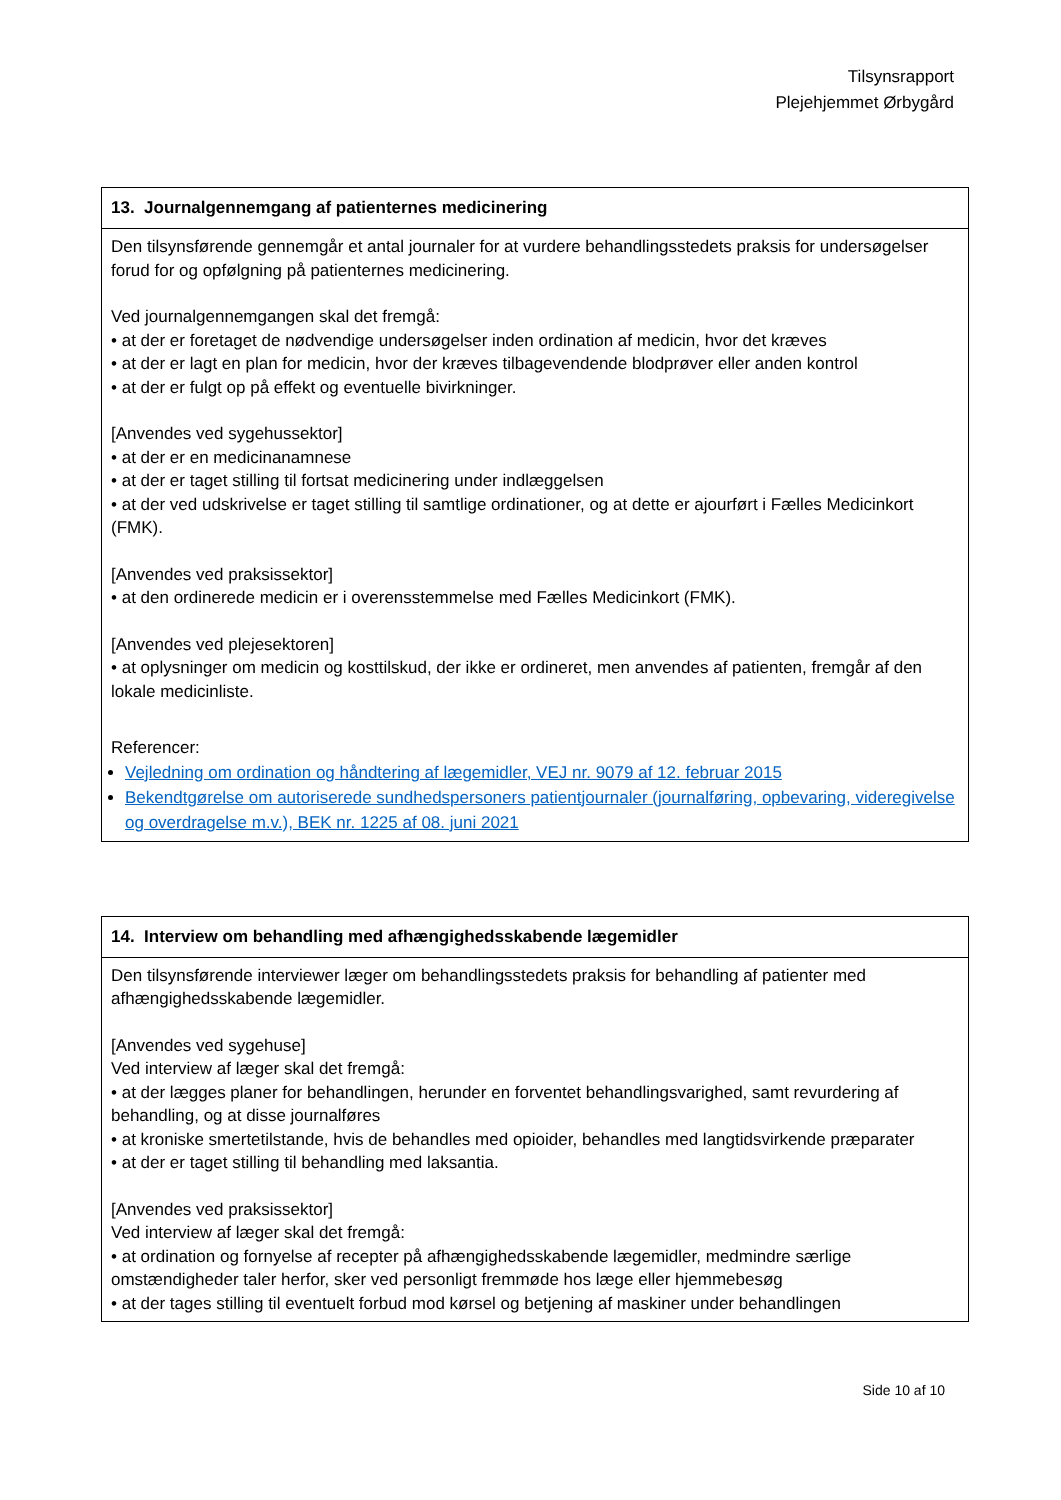Tilsynsrapport
Plejehjemmet Ørbygård
| 13. Journalgennemgang af patienternes medicinering |
| --- |
| Den tilsynsførende gennemgår et antal journaler for at vurdere behandlingsstedets praksis for undersøgelser forud for og opfølgning på patienternes medicinering. Ved journalgennemgangen skal det fremgå: • at der er foretaget de nødvendige undersøgelser inden ordination af medicin, hvor det kræves • at der er lagt en plan for medicin, hvor der kræves tilbagevendende blodprøver eller anden kontrol • at der er fulgt op på effekt og eventuelle bivirkninger. [Anvendes ved sygehussektor] • at der er en medicinanamnese • at der er taget stilling til fortsat medicinering under indlæggelsen • at der ved udskrivelse er taget stilling til samtlige ordinationer, og at dette er ajourført i Fælles Medicinkort (FMK). [Anvendes ved praksissektor] • at den ordinerede medicin er i overensstemmelse med Fælles Medicinkort (FMK). [Anvendes ved plejesektoren] • at oplysninger om medicin og kosttilskud, der ikke er ordineret, men anvendes af patienten, fremgår af den lokale medicinliste. Referencer: Vejledning om ordination og håndtering af lægemidler, VEJ nr. 9079 af 12. februar 2015 Bekendtgørelse om autoriserede sundhedspersoners patientjournaler (journalføring, opbevaring, videregivelse og overdragelse m.v.), BEK nr. 1225 af 08. juni 2021 |
| 14. Interview om behandling med afhængighedsskabende lægemidler |
| --- |
| Den tilsynsførende interviewer læger om behandlingsstedets praksis for behandling af patienter med afhængighedsskabende lægemidler. [Anvendes ved sygehuse] Ved interview af læger skal det fremgå: • at der lægges planer for behandlingen, herunder en forventet behandlingsvarighed, samt revurdering af behandling, og at disse journalføres • at kroniske smertetilstande, hvis de behandles med opioider, behandles med langtidsvirkende præparater • at der er taget stilling til behandling med laksantia. [Anvendes ved praksissektor] Ved interview af læger skal det fremgå: • at ordination og fornyelse af recepter på afhængighedsskabende lægemidler, medmindre særlige omstændigheder taler herfor, sker ved personligt fremmøde hos læge eller hjemmebesøg • at der tages stilling til eventuelt forbud mod kørsel og betjening af maskiner under behandlingen |
Side 10 af 10